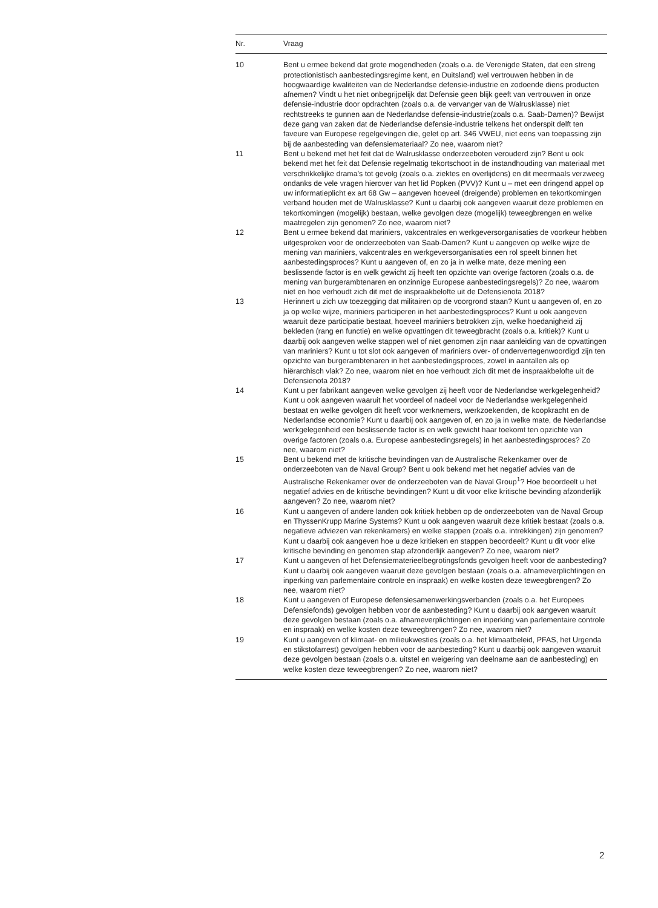| Nr. | Vraag |
| --- | --- |
| 10 | Bent u ermee bekend dat grote mogendheden (zoals o.a. de Verenigde Staten, dat een streng protectionistisch aanbestedingsregime kent, en Duitsland) wel vertrouwen hebben in de hoogwaardige kwaliteiten van de Nederlandse defensie-industrie en zodoende diens producten afnemen? Vindt u het niet onbegrijpelijk dat Defensie geen blijk geeft van vertrouwen in onze defensie-industrie door opdrachten (zoals o.a. de vervanger van de Walrusklasse) niet rechtstreeks te gunnen aan de Nederlandse defensie-industrie(zoals o.a. Saab-Damen)? Bewijst deze gang van zaken dat de Nederlandse defensie-industrie telkens het onderspit delft ten faveure van Europese regelgevingen die, gelet op art. 346 VWEU, niet eens van toepassing zijn bij de aanbesteding van defensiemateriaal? Zo nee, waarom niet? |
| 11 | Bent u bekend met het feit dat de Walrusklasse onderzeeboten verouderd zijn? Bent u ook bekend met het feit dat Defensie regelmatig tekortschoot in de instandhouding van materiaal met verschrikkelijke drama’s tot gevolg (zoals o.a. ziektes en overlijdens) en dit meermaals verzweeg ondanks de vele vragen hierover van het lid Popken (PVV)? Kunt u – met een dringend appel op uw informatieplicht ex art 68 Gw – aangeven hoeveel (dreigende) problemen en tekortkomingen verband houden met de Walrusklasse? Kunt u daarbij ook aangeven waaruit deze problemen en tekortkomingen (mogelijk) bestaan, welke gevolgen deze (mogelijk) teweegbrengen en welke maatregelen zijn genomen? Zo nee, waarom niet? |
| 12 | Bent u ermee bekend dat mariniers, vakcentrales en werkgeversorganisaties de voorkeur hebben uitgesproken voor de onderzeeboten van Saab-Damen? Kunt u aangeven op welke wijze de mening van mariniers, vakcentrales en werkgeversorganisaties een rol speelt binnen het aanbestedingsproces? Kunt u aangeven of, en zo ja in welke mate, deze mening een beslissende factor is en welk gewicht zij heeft ten opzichte van overige factoren (zoals o.a. de mening van burgerambtenaren en onzinnige Europese aanbestedingsregels)? Zo nee, waarom niet en hoe verhoudt zich dit met de inspraakbelofte uit de Defensienota 2018? |
| 13 | Herinnert u zich uw toezegging dat militairen op de voorgrond staan? Kunt u aangeven of, en zo ja op welke wijze, mariniers participeren in het aanbestedingsproces? Kunt u ook aangeven waaruit deze participatie bestaat, hoeveel mariniers betrokken zijn, welke hoedanigheid zij bekleden (rang en functie) en welke opvattingen dit teweegbracht (zoals o.a. kritiek)? Kunt u daarbij ook aangeven welke stappen wel of niet genomen zijn naar aanleiding van de opvattingen van mariniers? Kunt u tot slot ook aangeven of mariniers over- of ondervertegenwoordigd zijn ten opzichte van burgerambtenaren in het aanbestedingsproces, zowel in aantallen als op hiërarchisch vlak? Zo nee, waarom niet en hoe verhoudt zich dit met de inspraakbelofte uit de Defensienota 2018? |
| 14 | Kunt u per fabrikant aangeven welke gevolgen zij heeft voor de Nederlandse werkgelegenheid? Kunt u ook aangeven waaruit het voordeel of nadeel voor de Nederlandse werkgelegenheid bestaat en welke gevolgen dit heeft voor werknemers, werkzoekenden, de koopkracht en de Nederlandse economie? Kunt u daarbij ook aangeven of, en zo ja in welke mate, de Nederlandse werkgelegenheid een beslissende factor is en welk gewicht haar toekomt ten opzichte van overige factoren (zoals o.a. Europese aanbestedingsregels) in het aanbestedingsproces? Zo nee, waarom niet? |
| 15 | Bent u bekend met de kritische bevindingen van de Australische Rekenkamer over de onderzeeboten van de Naval Group? Bent u ook bekend met het negatief advies van de Australische Rekenkamer over de onderzeeboten van de Naval Group<sup>1</sup>? Hoe beoordeelt u het negatief advies en de kritische bevindingen? Kunt u dit voor elke kritische bevinding afzonderlijk aangeven? Zo nee, waarom niet? |
| 16 | Kunt u aangeven of andere landen ook kritiek hebben op de onderzeeboten van de Naval Group en ThyssenKrupp Marine Systems? Kunt u ook aangeven waaruit deze kritiek bestaat (zoals o.a. negatieve adviezen van rekenkamers) en welke stappen (zoals o.a. intrekkingen) zijn genomen? Kunt u daarbij ook aangeven hoe u deze kritieken en stappen beoordeelt? Kunt u dit voor elke kritische bevinding en genomen stap afzonderlijk aangeven? Zo nee, waarom niet? |
| 17 | Kunt u aangeven of het Defensiematerieelbegrotingsfonds gevolgen heeft voor de aanbesteding? Kunt u daarbij ook aangeven waaruit deze gevolgen bestaan (zoals o.a. afnameverplichtingen en inperking van parlementaire controle en inspraak) en welke kosten deze teweegbrengen? Zo nee, waarom niet? |
| 18 | Kunt u aangeven of Europese defensiesamenwerkingsverbanden (zoals o.a. het Europees Defensiefonds) gevolgen hebben voor de aanbesteding? Kunt u daarbij ook aangeven waaruit deze gevolgen bestaan (zoals o.a. afnameverplichtingen en inperking van parlementaire controle en inspraak) en welke kosten deze teweegbrengen? Zo nee, waarom niet? |
| 19 | Kunt u aangeven of klimaat- en milieukwesties (zoals o.a. het klimaatbeleid, PFAS, het Urgenda en stikstofarrest) gevolgen hebben voor de aanbesteding? Kunt u daarbij ook aangeven waaruit deze gevolgen bestaan (zoals o.a. uitstel en weigering van deelname aan de aanbesteding) en welke kosten deze teweegbrengen? Zo nee, waarom niet? |
2